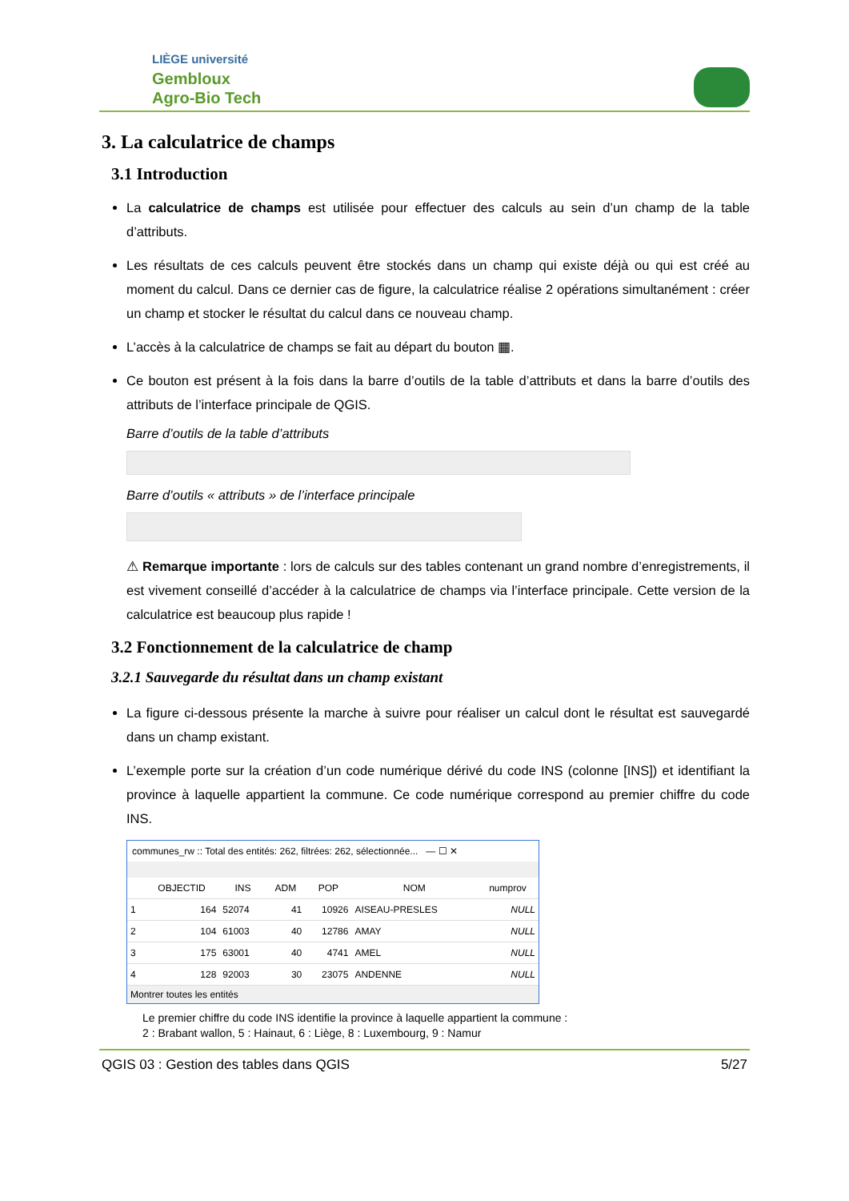LIÈGE université
Gembloux
Agro-Bio Tech
3. La calculatrice de champs
3.1 Introduction
La calculatrice de champs est utilisée pour effectuer des calculs au sein d’un champ de la table d’attributs.
Les résultats de ces calculs peuvent être stockés dans un champ qui existe déjà ou qui est créé au moment du calcul. Dans ce dernier cas de figure, la calculatrice réalise 2 opérations simultanément : créer un champ et stocker le résultat du calcul dans ce nouveau champ.
L’accès à la calculatrice de champs se fait au départ du bouton ▦.
Ce bouton est présent à la fois dans la barre d’outils de la table d’attributs et dans la barre d’outils des attributs de l’interface principale de QGIS.
Barre d’outils de la table d’attributs
Barre d’outils « attributs » de l’interface principale
⚠ Remarque importante : lors de calculs sur des tables contenant un grand nombre d’enregistrements, il est vivement conseillé d’accéder à la calculatrice de champs via l’interface principale. Cette version de la calculatrice est beaucoup plus rapide !
3.2 Fonctionnement de la calculatrice de champ
3.2.1 Sauvegarde du résultat dans un champ existant
La figure ci-dessous présente la marche à suivre pour réaliser un calcul dont le résultat est sauvegardé dans un champ existant.
L’exemple porte sur la création d’un code numérique dérivé du code INS (colonne [INS]) et identifiant la province à laquelle appartient la commune. Ce code numérique correspond au premier chiffre du code INS.
communes_rw :: Total des entités: 262, filtrées: 262, sélectionnée... — ☐ ✕
| | OBJECTID | INS | ADM | POP | NOM | numprov |
| --- | --- | --- | --- | --- | --- | --- |
| 1 | 164 | 52074 | 41 | 10926 | AISEAU-PRESLES | NULL |
| 2 | 104 | 61003 | 40 | 12786 | AMAY | NULL |
| 3 | 175 | 63001 | 40 | 4741 | AMEL | NULL |
| 4 | 128 | 92003 | 30 | 23075 | ANDENNE | NULL |
Montrer toutes les entités
Le premier chiffre du code INS identifie la province à laquelle appartient la commune :
2 : Brabant wallon, 5 : Hainaut, 6 : Liège, 8 : Luxembourg, 9 : Namur
QGIS 03 : Gestion des tables dans QGIS 5/27